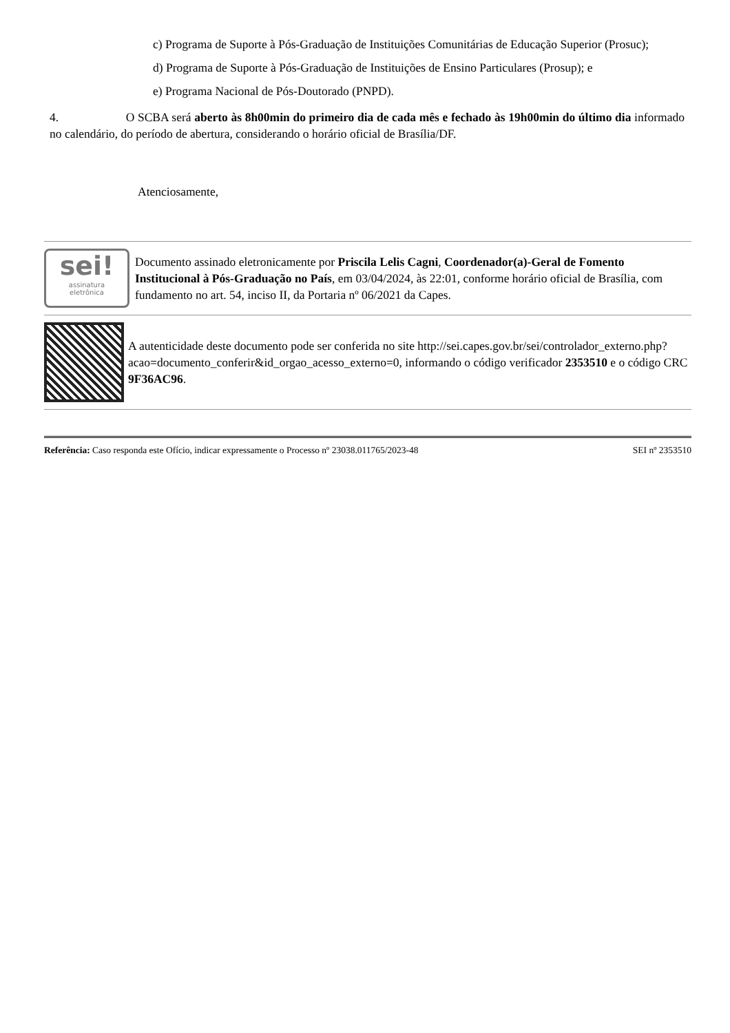c) Programa de Suporte à Pós-Graduação de Instituições Comunitárias de Educação Superior (Prosuc);
d) Programa de Suporte à Pós-Graduação de Instituições de Ensino Particulares (Prosup); e
e) Programa Nacional de Pós-Doutorado (PNPD).
4. O SCBA será aberto às 8h00min do primeiro dia de cada mês e fechado às 19h00min do último dia informado no calendário, do período de abertura, considerando o horário oficial de Brasília/DF.
Atenciosamente,
sei!
assinatura
eletrônica
Documento assinado eletronicamente por Priscila Lelis Cagni, Coordenador(a)-Geral de Fomento Institucional à Pós-Graduação no País, em 03/04/2024, às 22:01, conforme horário oficial de Brasília, com fundamento no art. 54, inciso II, da Portaria nº 06/2021 da Capes.
A autenticidade deste documento pode ser conferida no site http://sei.capes.gov.br/sei/controlador_externo.php?acao=documento_conferir&id_orgao_acesso_externo=0, informando o código verificador 2353510 e o código CRC 9F36AC96.
Referência: Caso responda este Ofício, indicar expressamente o Processo nº 23038.011765/2023-48 SEI nº 2353510